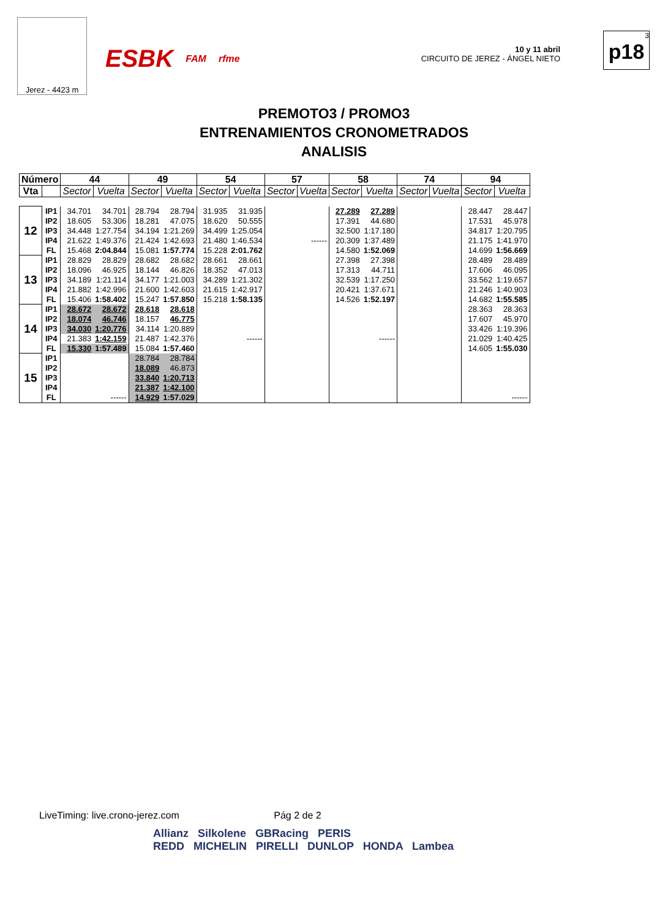Jerez - 4423 m
ESBK FAM rfme
10 y 11 abril
CIRCUITO DE JEREZ - ÁNGEL NIETO
3
p18
PREMOTO3 / PROMO3
ENTRENAMIENTOS CRONOMETRADOS
ANALISIS
| Número | | 44 | | 49 | | 54 | | 57 | | 58 | | 74 | | 94 | |
| --- | --- | --- | --- | --- | --- | --- | --- | --- | --- | --- | --- | --- | --- | --- | --- |
| Vta | | Sector | Vuelta | Sector | Vuelta | Sector | Vuelta | Sector | Vuelta | Sector | Vuelta | Sector | Vuelta | Sector | Vuelta |
| 12 | IP1 | 34.701 | 34.701 | 28.794 | 28.794 | 31.935 | 31.935 | | | 27.289 | 27.289 | | | 28.447 | 28.447 |
| | IP2 | 18.605 | 53.306 | 18.281 | 47.075 | 18.620 | 50.555 | | | 17.391 | 44.680 | | | 17.531 | 45.978 |
| | IP3 | 34.448 | 1:27.754 | 34.194 | 1:21.269 | 34.499 | 1:25.054 | | | 32.500 | 1:17.180 | | | 34.817 | 1:20.795 |
| | IP4 | 21.622 | 1:49.376 | 21.424 | 1:42.693 | 21.480 | 1:46.534 | | ------ | 20.309 | 1:37.489 | | | 21.175 | 1:41.970 |
| | FL | 15.468 | 2:04.844 | 15.081 | 1:57.774 | 15.228 | 2:01.762 | | | 14.580 | 1:52.069 | | | 14.699 | 1:56.669 |
| 13 | IP1 | 28.829 | 28.829 | 28.682 | 28.682 | 28.661 | 28.661 | | | 27.398 | 27.398 | | | 28.489 | 28.489 |
| | IP2 | 18.096 | 46.925 | 18.144 | 46.826 | 18.352 | 47.013 | | | 17.313 | 44.711 | | | 17.606 | 46.095 |
| | IP3 | 34.189 | 1:21.114 | 34.177 | 1:21.003 | 34.289 | 1:21.302 | | | 32.539 | 1:17.250 | | | 33.562 | 1:19.657 |
| | IP4 | 21.882 | 1:42.996 | 21.600 | 1:42.603 | 21.615 | 1:42.917 | | | 20.421 | 1:37.671 | | | 21.246 | 1:40.903 |
| | FL | 15.406 | 1:58.402 | 15.247 | 1:57.850 | 15.218 | 1:58.135 | | | 14.526 | 1:52.197 | | | 14.682 | 1:55.585 |
| 14 | IP1 | 28.672 | 28.672 | 28.618 | 28.618 | | | | | | | | | 28.363 | 28.363 |
| | IP2 | 18.074 | 46.746 | 18.157 | 46.775 | | | | | | | | | 17.607 | 45.970 |
| | IP3 | 34.030 | 1:20.776 | 34.114 | 1:20.889 | | | | | | | | | 33.426 | 1:19.396 |
| | IP4 | 21.383 | 1:42.159 | 21.487 | 1:42.376 | | ------ | | | | ------ | | | 21.029 | 1:40.425 |
| | FL | 15.330 | 1:57.489 | 15.084 | 1:57.460 | | | | | | | | | 14.605 | 1:55.030 |
| 15 | IP1 | | | 28.784 | 28.784 | | | | | | | | | | |
| | IP2 | | | 18.089 | 46.873 | | | | | | | | | | |
| | IP3 | | | 33.840 | 1:20.713 | | | | | | | | | | |
| | IP4 | | | 21.387 | 1:42.100 | | | | | | | | | | |
| | FL | | ------ | 14.929 | 1:57.029 | | | | | | | | | | ------ |
LiveTiming: live.crono-jerez.com Pág 2 de 2
Allianz Silkolene GBRacing PERIS
REDD MICHELIN PIRELLI DUNLOP HONDA Lambea